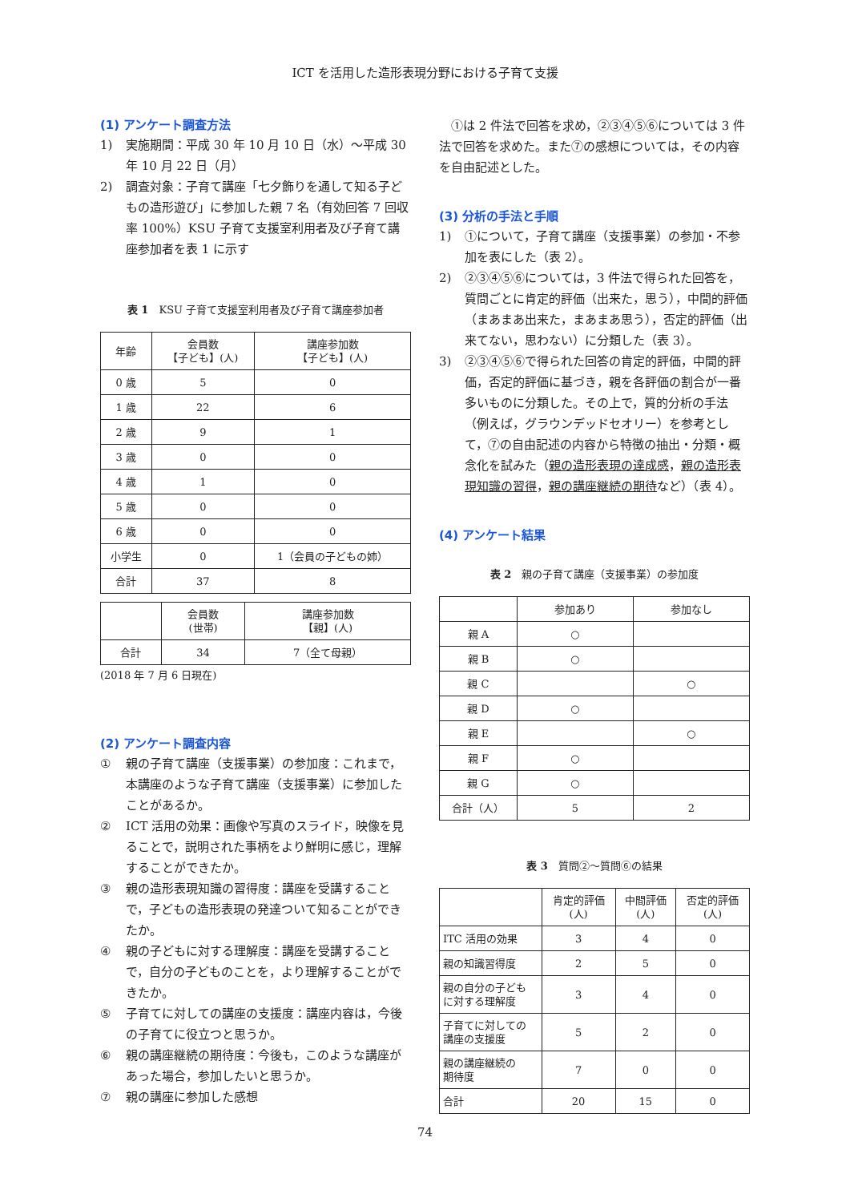ICT を活用した造形表現分野における子育て支援
(1) アンケート調査方法
1) 実施期間：平成 30 年 10 月 10 日（水）〜平成 30 年 10 月 22 日（月）
2) 調査対象：子育て講座「七夕飾りを通して知る子どもの造形遊び」に参加した親 7 名（有効回答 7 回収率 100%）KSU 子育て支援室利用者及び子育て講座参加者を表 1 に示す
表 1　KSU 子育て支援室利用者及び子育て講座参加者
| 年齢 | 会員数 【子ども】(人) | 講座参加数 【子ども】(人) |
| --- | --- | --- |
| 0 歳 | 5 | 0 |
| 1 歳 | 22 | 6 |
| 2 歳 | 9 | 1 |
| 3 歳 | 0 | 0 |
| 4 歳 | 1 | 0 |
| 5 歳 | 0 | 0 |
| 6 歳 | 0 | 0 |
| 小学生 | 0 | 1（会員の子どもの姉） |
| 合計 | 37 | 8 |
| | 会員数 (世帯) | 講座参加数 【親】(人) |
| --- | --- | --- |
| 合計 | 34 | 7（全て母親） |
(2018 年 7 月 6 日現在)
(2) アンケート調査内容
① 親の子育て講座（支援事業）の参加度：これまで，本講座のような子育て講座（支援事業）に参加したことがあるか。
② ICT 活用の効果：画像や写真のスライド，映像を見ることで，説明された事柄をより鮮明に感じ，理解することができたか。
③ 親の造形表現知識の習得度：講座を受講することで，子どもの造形表現の発達ついて知ることができたか。
④ 親の子どもに対する理解度：講座を受講することで，自分の子どものことを，より理解することができたか。
⑤ 子育てに対しての講座の支援度：講座内容は，今後の子育てに役立つと思うか。
⑥ 親の講座継続の期待度：今後も，このような講座があった場合，参加したいと思うか。
⑦ 親の講座に参加した感想
　①は 2 件法で回答を求め，②③④⑤⑥については 3 件法で回答を求めた。また⑦の感想については，その内容を自由記述とした。
(3) 分析の手法と手順
1) ①について，子育て講座（支援事業）の参加・不参加を表にした（表 2）。
2) ②③④⑤⑥については，3 件法で得られた回答を，質問ごとに肯定的評価（出来た，思う），中間的評価（まあまあ出来た，まあまあ思う），否定的評価（出来てない，思わない）に分類した（表 3）。
3) ②③④⑤⑥で得られた回答の肯定的評価，中間的評価，否定的評価に基づき，親を各評価の割合が一番多いものに分類した。その上で，質的分析の手法（例えば，グラウンデッドセオリー）を参考として，⑦の自由記述の内容から特徴の抽出・分類・概念化を試みた（親の造形表現の達成感，親の造形表現知識の習得，親の講座継続の期待など）（表 4）。
(4) アンケート結果
表 2　親の子育て講座（支援事業）の参加度
| | 参加あり | 参加なし |
| --- | --- | --- |
| 親 A | ○ | |
| 親 B | ○ | |
| 親 C | | ○ |
| 親 D | ○ | |
| 親 E | | ○ |
| 親 F | ○ | |
| 親 G | ○ | |
| 合計（人） | 5 | 2 |
表 3　質問②〜質問⑥の結果
| | 肯定的評価 (人) | 中間評価 (人) | 否定的評価 (人) |
| --- | --- | --- | --- |
| ITC 活用の効果 | 3 | 4 | 0 |
| 親の知識習得度 | 2 | 5 | 0 |
| 親の自分の子ども に対する理解度 | 3 | 4 | 0 |
| 子育てに対しての 講座の支援度 | 5 | 2 | 0 |
| 親の講座継続の 期待度 | 7 | 0 | 0 |
| 合計 | 20 | 15 | 0 |
74